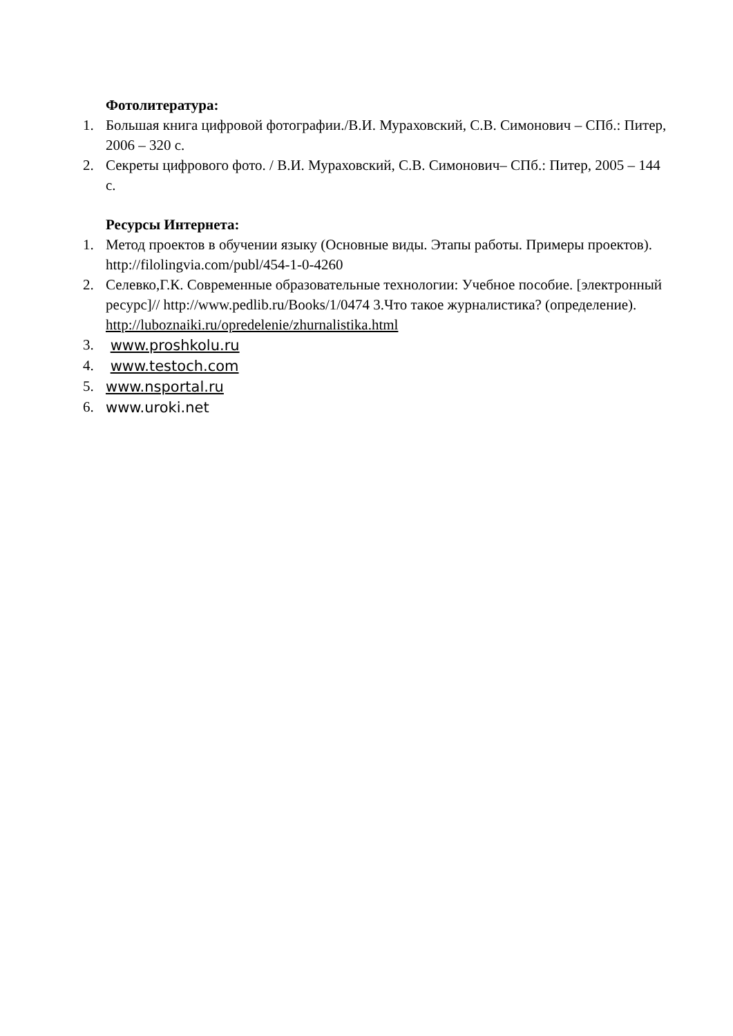Фотолитература:
1. Большая книга цифровой фотографии./В.И. Мураховский, С.В. Симонович – СПб.: Питер, 2006 – 320 с.
2. Секреты цифрового фото. / В.И. Мураховский, С.В. Симонович– СПб.: Питер, 2005 – 144 с.
Ресурсы Интернета:
1. Метод проектов в обучении языку (Основные виды. Этапы работы. Примеры проектов). http://filolingvia.com/publ/454-1-0-4260
2. Селевко,Г.К. Современные образовательные технологии: Учебное пособие. [электронный ресурс]// http://www.pedlib.ru/Books/1/0474 3.Что такое журналистика? (определение). http://luboznaiki.ru/opredelenie/zhurnalistika.html
3. www.proshkolu.ru
4. www.testoch.com
5. www.nsportal.ru
6. www.uroki.net